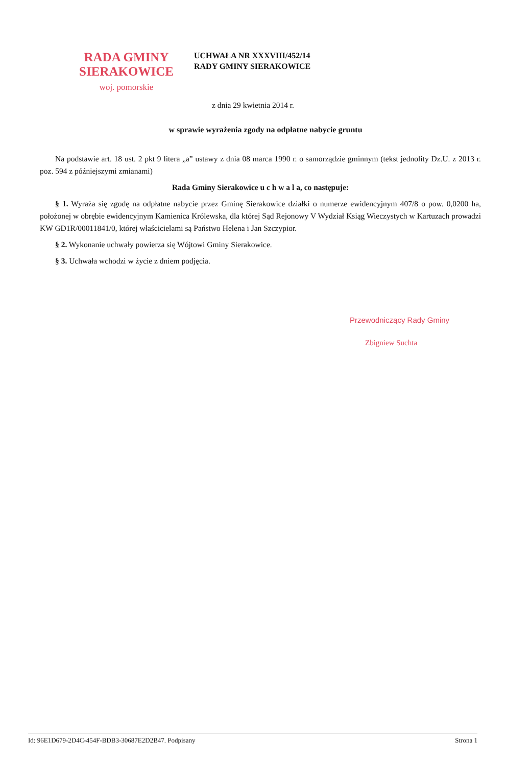RADA GMINY
SIERAKOWICE
woj. pomorskie
UCHWAŁA NR XXXVIII/452/14
RADY GMINY SIERAKOWICE
z dnia 29 kwietnia 2014 r.
w sprawie wyrażenia zgody na odpłatne nabycie gruntu
Na podstawie art. 18 ust. 2 pkt 9 litera „a” ustawy z dnia 08 marca 1990 r. o samorządzie gminnym (tekst jednolity Dz.U. z 2013 r. poz. 594 z późniejszymi zmianami)
Rada Gminy Sierakowice u c h w a l a, co następuje:
§ 1. Wyraża się zgodę na odpłatne nabycie przez Gminę Sierakowice działki o numerze ewidencyjnym 407/8 o pow. 0,0200 ha, położonej w obrębie ewidencyjnym Kamienica Królewska, dla której Sąd Rejonowy V Wydział Ksiąg Wieczystych w Kartuzach prowadzi KW GD1R/00011841/0, której właścicielami są Państwo Helena i Jan Szczypior.
§ 2. Wykonanie uchwały powierza się Wójtowi Gminy Sierakowice.
§ 3. Uchwała wchodzi w życie z dniem podjęcia.
Przewodniczący Rady Gminy
Zbigniew Suchta
Id: 96E1D679-2D4C-454F-BDB3-30687E2D2B47. Podpisany Strona 1